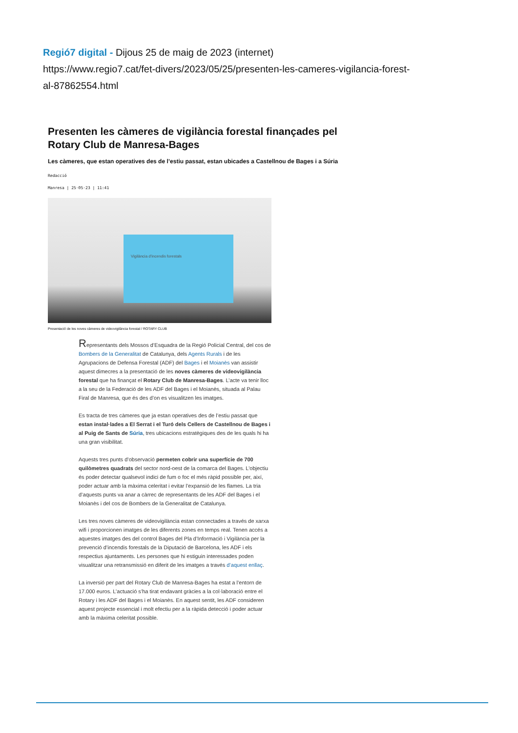Regió7 digital - Dijous 25 de maig de 2023 (internet)
https://www.regio7.cat/fet-divers/2023/05/25/presenten-les-cameres-vigilancia-forest-
al-87862554.html
Presenten les càmeres de vigilància forestal finançades pel Rotary Club de Manresa-Bages
Les càmeres, que estan operatives des de l’estiu passat, estan ubicades a Castellnou de Bages i a Súria
Redacció
Manresa | 25·05·23 | 11:41
Vigilància d'incendis forestals
Presentació de les noves càmeres de videovigilància forestal / ROTARY CLUB
Representants dels Mossos d’Esquadra de la Regió Policial Central, del cos de Bombers de la Generalitat de Catalunya, dels Agents Rurals i de les Agrupacions de Defensa Forestal (ADF) del Bages i el Moianès van assistir aquest dimecres a la presentació de les noves càmeres de videovigilància forestal que ha finançat el Rotary Club de Manresa-Bages. L’acte va tenir lloc a la seu de la Federació de les ADF del Bages i el Moianès, situada al Palau Firal de Manresa, que és des d’on es visualitzen les imatges.
Es tracta de tres càmeres que ja estan operatives des de l’estiu passat que estan instal·lades a El Serrat i el Turó dels Cellers de Castellnou de Bages i al Puig de Sants de Súria, tres ubicacions estratègiques des de les quals hi ha una gran visibilitat.
Aquests tres punts d’observació permeten cobrir una superfície de 700 quilòmetres quadrats del sector nord-oest de la comarca del Bages. L’objectiu és poder detectar qualsevol indici de fum o foc el més ràpid possible per, així, poder actuar amb la màxima celeritat i evitar l’expansió de les flames. La tria d’aquests punts va anar a càrrec de representants de les ADF del Bages i el Moianès i del cos de Bombers de la Generalitat de Catalunya.
Les tres noves càmeres de videovigilància estan connectades a través de xarxa wifi i proporcionen imatges de les diferents zones en temps real. Tenen accés a aquestes imatges des del control Bages del Pla d’Informació i Vigilància per la prevenció d’incendis forestals de la Diputació de Barcelona, les ADF i els respectius ajuntaments. Les persones que hi estiguin interessades poden visualitzar una retransmissió en diferit de les imatges a través d’aquest enllaç.
La inversió per part del Rotary Club de Manresa-Bages ha estat a l’entorn de 17.000 euros. L’actuació s’ha tirat endavant gràcies a la col·laboració entre el Rotary i les ADF del Bages i el Moianès. En aquest sentit, les ADF consideren aquest projecte essencial i molt efectiu per a la ràpida detecció i poder actuar amb la màxima celeritat possible.